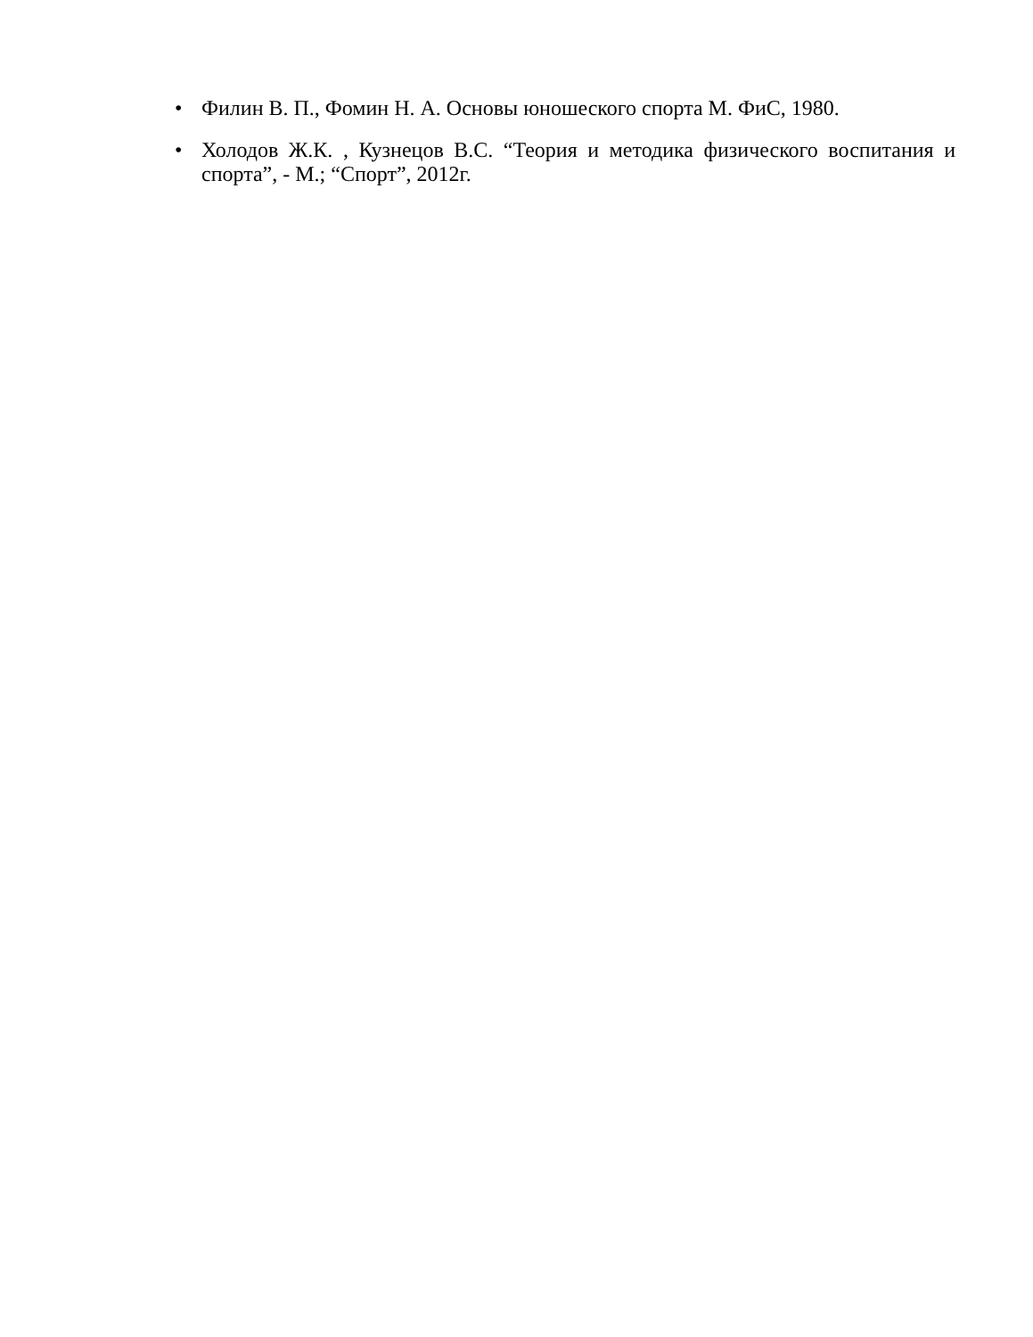• Филин В. П., Фомин Н. А. Основы юношеского спорта М. ФиС, 1980.
• Холодов Ж.К. , Кузнецов В.С. “Теория и методика физического воспитания и спорта”, - М.; “Спорт”, 2012г.